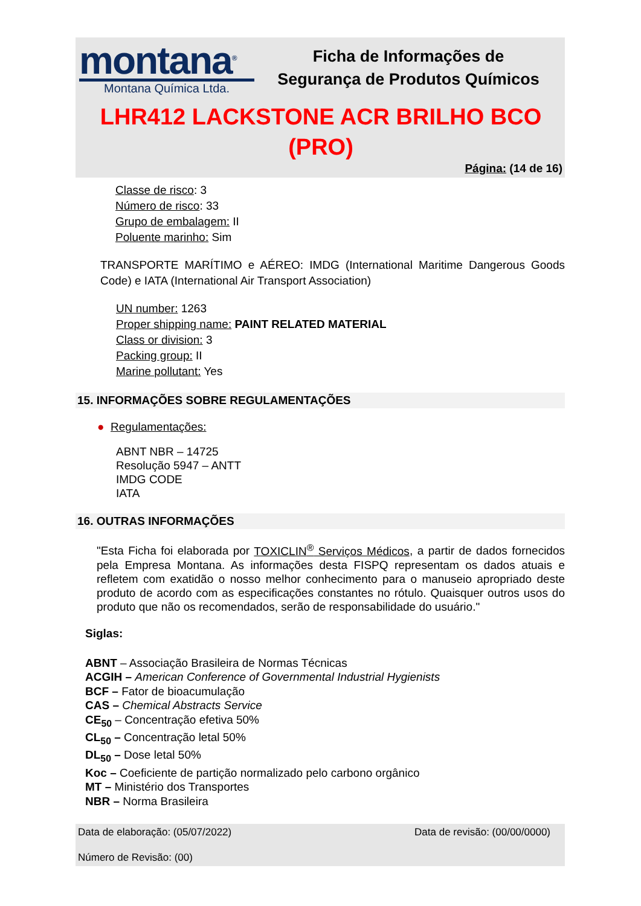montana<sup>®</sup>
Montana Química Ltda.
Ficha de Informações de
Segurança de Produtos Químicos
LHR412 LACKSTONE ACR BRILHO BCO
(PRO)
Página: (14 de 16)
Classe de risco: 3
Número de risco: 33
Grupo de embalagem: II
Poluente marinho: Sim
TRANSPORTE MARÍTIMO e AÉREO: IMDG (International Maritime Dangerous Goods Code) e IATA (International Air Transport Association)
UN number: 1263
Proper shipping name: PAINT RELATED MATERIAL
Class or division: 3
Packing group: II
Marine pollutant: Yes
15. INFORMAÇÕES SOBRE REGULAMENTAÇÕES
● Regulamentações:
ABNT NBR – 14725
Resolução 5947 – ANTT
IMDG CODE
IATA
16. OUTRAS INFORMAÇÕES
"Esta Ficha foi elaborada por TOXICLIN<sup>®</sup> Serviços Médicos, a partir de dados fornecidos pela Empresa Montana. As informações desta FISPQ representam os dados atuais e refletem com exatidão o nosso melhor conhecimento para o manuseio apropriado deste produto de acordo com as especificações constantes no rótulo. Quaisquer outros usos do produto que não os recomendados, serão de responsabilidade do usuário."
Siglas:
ABNT – Associação Brasileira de Normas Técnicas
ACGIH – American Conference of Governmental Industrial Hygienists
BCF – Fator de bioacumulação
CAS – Chemical Abstracts Service
CE<sub>50</sub> – Concentração efetiva 50%
CL<sub>50</sub> – Concentração letal 50%
DL<sub>50</sub> – Dose letal 50%
Koc – Coeficiente de partição normalizado pelo carbono orgânico
MT – Ministério dos Transportes
NBR – Norma Brasileira
Data de elaboração: (05/07/2022) Data de revisão: (00/00/0000)
Número de Revisão: (00)